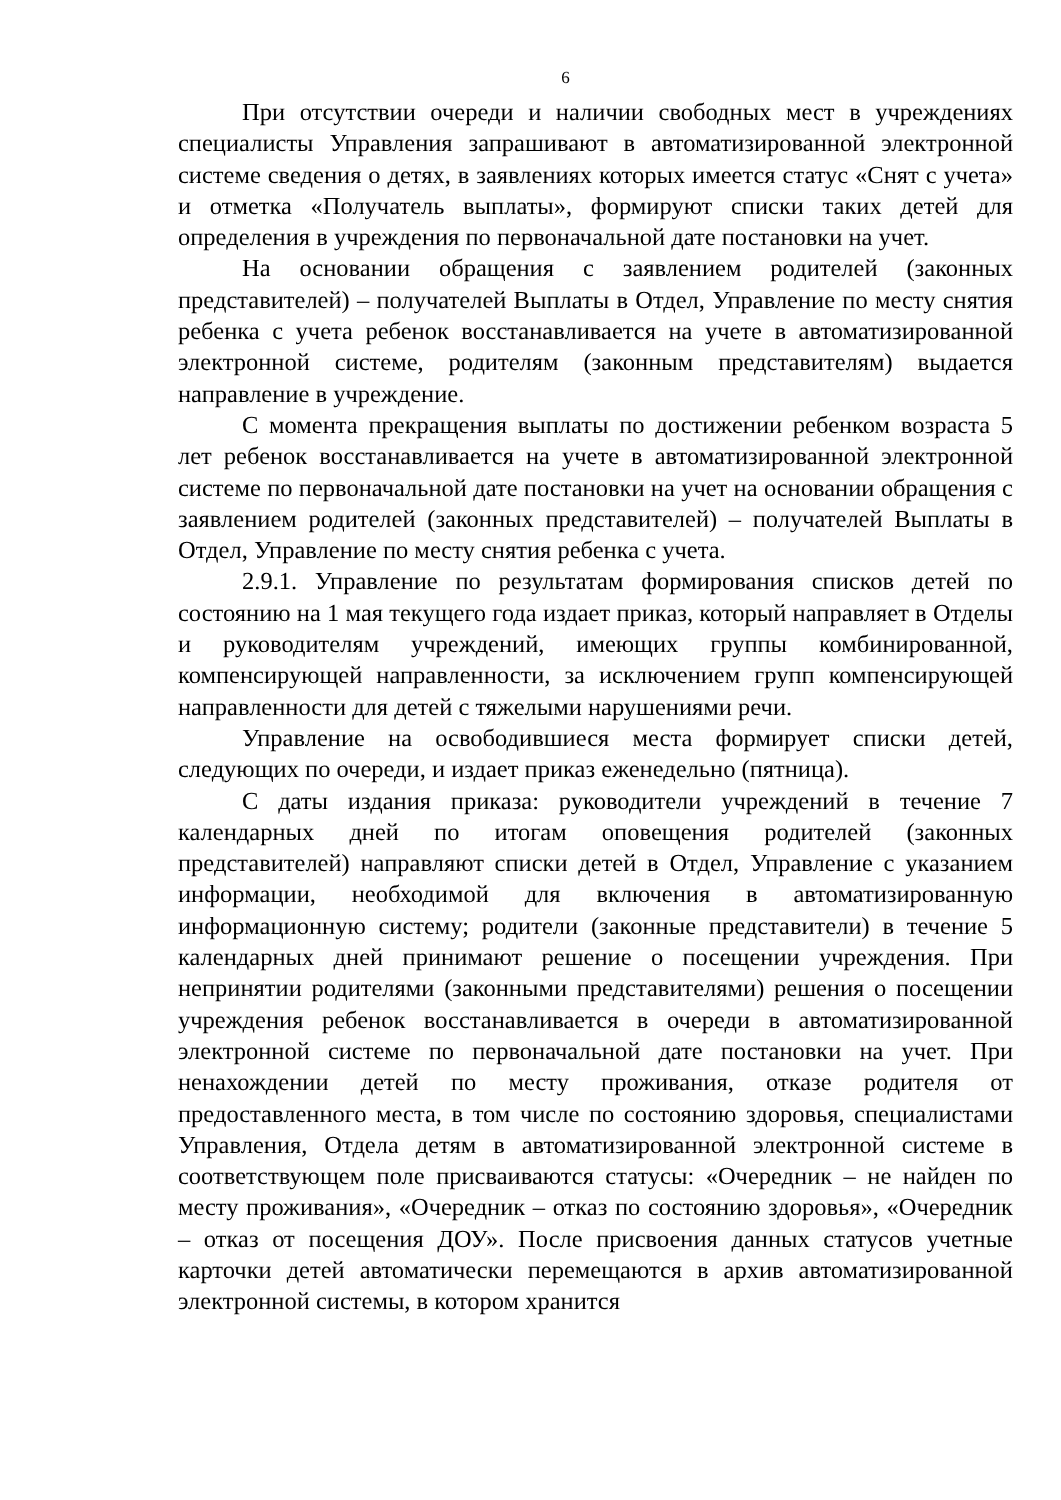6
При отсутствии очереди и наличии свободных мест в учреждениях специалисты Управления запрашивают в автоматизированной электронной системе сведения о детях, в заявлениях которых имеется статус «Снят с учета» и отметка «Получатель выплаты», формируют списки таких детей для определения в учреждения по первоначальной дате постановки на учет.
На основании обращения с заявлением родителей (законных представителей) – получателей Выплаты в Отдел, Управление по месту снятия ребенка с учета ребенок восстанавливается на учете в автоматизированной электронной системе, родителям (законным представителям) выдается направление в учреждение.
С момента прекращения выплаты по достижении ребенком возраста 5 лет ребенок восстанавливается на учете в автоматизированной электронной системе по первоначальной дате постановки на учет на основании обращения с заявлением родителей (законных представителей) – получателей Выплаты в Отдел, Управление по месту снятия ребенка с учета.
2.9.1. Управление по результатам формирования списков детей по состоянию на 1 мая текущего года издает приказ, который направляет в Отделы и руководителям учреждений, имеющих группы комбинированной, компенсирующей направленности, за исключением групп компенсирующей направленности для детей с тяжелыми нарушениями речи.
Управление на освободившиеся места формирует списки детей, следующих по очереди, и издает приказ еженедельно (пятница).
С даты издания приказа: руководители учреждений в течение 7 календарных дней по итогам оповещения родителей (законных представителей) направляют списки детей в Отдел, Управление с указанием информации, необходимой для включения в автоматизированную информационную систему; родители (законные представители) в течение 5 календарных дней принимают решение о посещении учреждения. При непринятии родителями (законными представителями) решения о посещении учреждения ребенок восстанавливается в очереди в автоматизированной электронной системе по первоначальной дате постановки на учет. При ненахождении детей по месту проживания, отказе родителя от предоставленного места, в том числе по состоянию здоровья, специалистами Управления, Отдела детям в автоматизированной электронной системе в соответствующем поле присваиваются статусы: «Очередник – не найден по месту проживания», «Очередник – отказ по состоянию здоровья», «Очередник – отказ от посещения ДОУ». После присвоения данных статусов учетные карточки детей автоматически перемещаются в архив автоматизированной электронной системы, в котором хранится